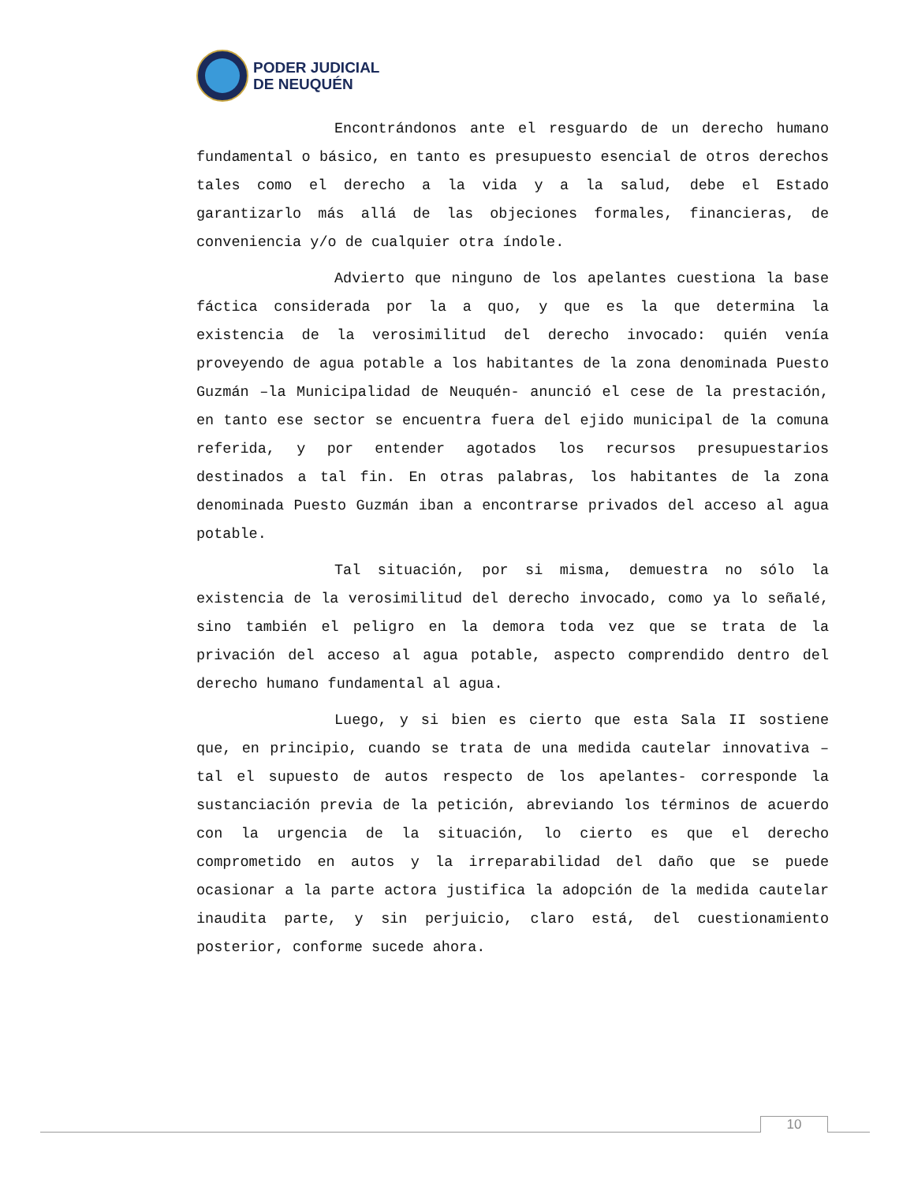PODER JUDICIAL
DE NEUQUÉN
Encontrándonos ante el resguardo de un derecho humano fundamental o básico, en tanto es presupuesto esencial de otros derechos tales como el derecho a la vida y a la salud, debe el Estado garantizarlo más allá de las objeciones formales, financieras, de conveniencia y/o de cualquier otra índole.
Advierto que ninguno de los apelantes cuestiona la base fáctica considerada por la a quo, y que es la que determina la existencia de la verosimilitud del derecho invocado: quién venía proveyendo de agua potable a los habitantes de la zona denominada Puesto Guzmán –la Municipalidad de Neuquén- anunció el cese de la prestación, en tanto ese sector se encuentra fuera del ejido municipal de la comuna referida, y por entender agotados los recursos presupuestarios destinados a tal fin. En otras palabras, los habitantes de la zona denominada Puesto Guzmán iban a encontrarse privados del acceso al agua potable.
Tal situación, por si misma, demuestra no sólo la existencia de la verosimilitud del derecho invocado, como ya lo señalé, sino también el peligro en la demora toda vez que se trata de la privación del acceso al agua potable, aspecto comprendido dentro del derecho humano fundamental al agua.
Luego, y si bien es cierto que esta Sala II sostiene que, en principio, cuando se trata de una medida cautelar innovativa –tal el supuesto de autos respecto de los apelantes- corresponde la sustanciación previa de la petición, abreviando los términos de acuerdo con la urgencia de la situación, lo cierto es que el derecho comprometido en autos y la irreparabilidad del daño que se puede ocasionar a la parte actora justifica la adopción de la medida cautelar inaudita parte, y sin perjuicio, claro está, del cuestionamiento posterior, conforme sucede ahora.
10